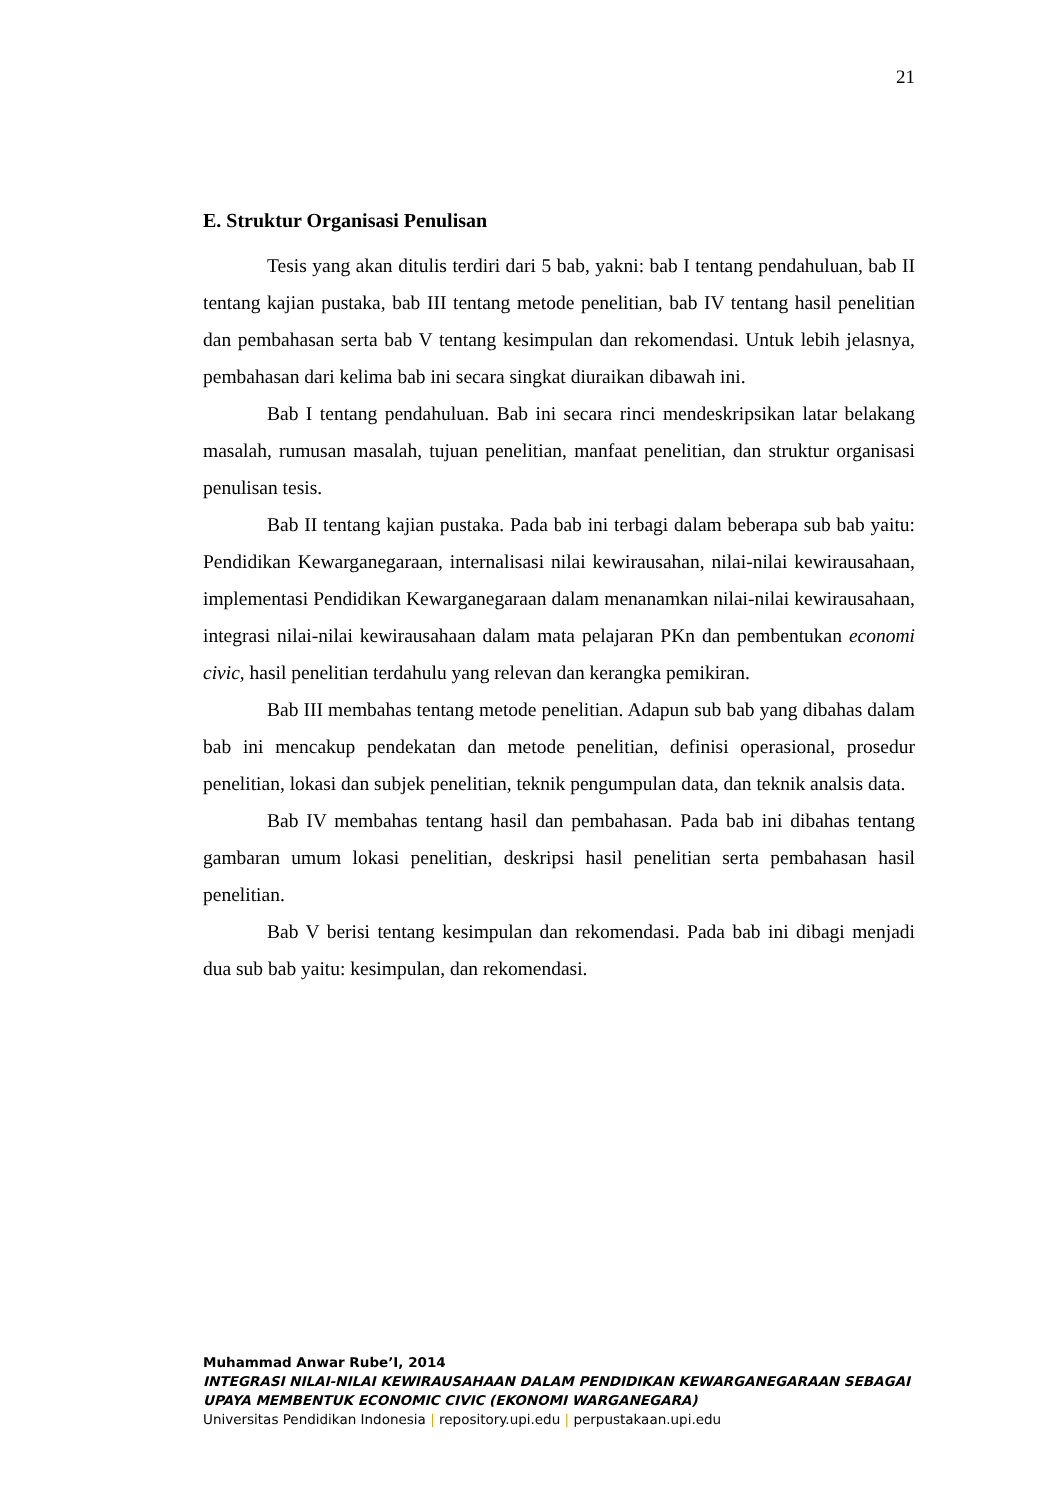21
E. Struktur Organisasi Penulisan
Tesis yang akan ditulis terdiri dari 5 bab, yakni: bab I tentang pendahuluan, bab II tentang kajian pustaka, bab III tentang metode penelitian, bab IV tentang hasil penelitian dan pembahasan serta bab V tentang kesimpulan dan rekomendasi. Untuk lebih jelasnya, pembahasan dari kelima bab ini secara singkat diuraikan dibawah ini.
Bab I tentang pendahuluan. Bab ini secara rinci mendeskripsikan latar belakang masalah, rumusan masalah, tujuan penelitian, manfaat penelitian, dan struktur organisasi penulisan tesis.
Bab II tentang kajian pustaka. Pada bab ini terbagi dalam beberapa sub bab yaitu: Pendidikan Kewarganegaraan, internalisasi nilai kewirausahan, nilai-nilai kewirausahaan, implementasi Pendidikan Kewarganegaraan dalam menanamkan nilai-nilai kewirausahaan, integrasi nilai-nilai kewirausahaan dalam mata pelajaran PKn dan pembentukan economi civic, hasil penelitian terdahulu yang relevan dan kerangka pemikiran.
Bab III membahas tentang metode penelitian. Adapun sub bab yang dibahas dalam bab ini mencakup pendekatan dan metode penelitian, definisi operasional, prosedur penelitian, lokasi dan subjek penelitian, teknik pengumpulan data, dan teknik analsis data.
Bab IV membahas tentang hasil dan pembahasan. Pada bab ini dibahas tentang gambaran umum lokasi penelitian, deskripsi hasil penelitian serta pembahasan hasil penelitian.
Bab V berisi tentang kesimpulan dan rekomendasi. Pada bab ini dibagi menjadi dua sub bab yaitu: kesimpulan, dan rekomendasi.
Muhammad Anwar Rube’I, 2014
INTEGRASI NILAI-NILAI KEWIRAUSAHAAN DALAM PENDIDIKAN KEWARGANEGARAAN SEBAGAI UPAYA MEMBENTUK ECONOMIC CIVIC (EKONOMI WARGANEGARA)
Universitas Pendidikan Indonesia | repository.upi.edu | perpustakaan.upi.edu